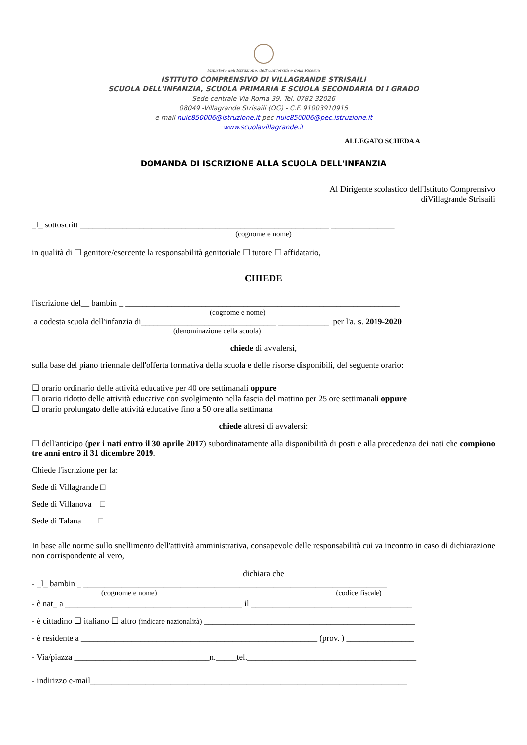Ministero dell'Istruzione, dell'Università e della Ricerca
ISTITUTO COMPRENSIVO DI VILLAGRANDE STRISAILI
SCUOLA DELL'INFANZIA, SCUOLA PRIMARIA E SCUOLA SECONDARIA DI I GRADO
Sede centrale Via Roma 39, Tel. 0782 32026
08049 -Villagrande Strisaili (OG) - C.F. 91003910915
e-mail nuic850006@istruzione.it pec nuic850006@pec.istruzione.it
www.scuolavillagrande.it
ALLEGATO SCHEDA A
DOMANDA DI ISCRIZIONE ALLA SCUOLA DELL'INFANZIA
Al Dirigente scolastico dell'Istituto Comprensivo
diVillagrande Strisaili
_l_ sottoscritt ___________________________________________________________ _______________
(cognome e nome)
in qualità di ☐ genitore/esercente la responsabilità genitoriale ☐ tutore ☐ affidatario,
CHIEDE
l'iscrizione del__ bambin _ _________________________________________________________________
(cognome e nome)
a codesta scuola dell'infanzia di________________________________ ____________ per l'a. s. 2019-2020
(denominazione della scuola)
chiede di avvalersi,
sulla base del piano triennale dell'offerta formativa della scuola e delle risorse disponibili, del seguente orario:
☐ orario ordinario delle attività educative per 40 ore settimanali oppure
☐ orario ridotto delle attività educative con svolgimento nella fascia del mattino per 25 ore settimanali oppure
☐ orario prolungato delle attività educative fino a 50 ore alla settimana
chiede altresì di avvalersi:
☐ dell'anticipo (per i nati entro il 30 aprile 2017) subordinatamente alla disponibilità di posti e alla precedenza dei nati che compiono tre anni entro il 31 dicembre 2019.
Chiede l'iscrizione per la:
Sede di Villagrande □
Sede di Villanova □
Sede di Talana □
In base alle norme sullo snellimento dell'attività amministrativa, consapevole delle responsabilità cui va incontro in caso di dichiarazione non corrispondente al vero,
dichiara che
- _l_ bambin _ ________________________________________________________________________
(cognome e nome) (codice fiscale)
- è nat_ a __________________________________________ il ______________________________________
- è cittadino ☐ italiano ☐ altro (indicare nazionalità) __________________________________________________
- è residente a ________________________________________________________ (prov. ) ________________
- Via/piazza ________________________________n._____tel.________________________________________
- indirizzo e-mail___________________________________________________________________________